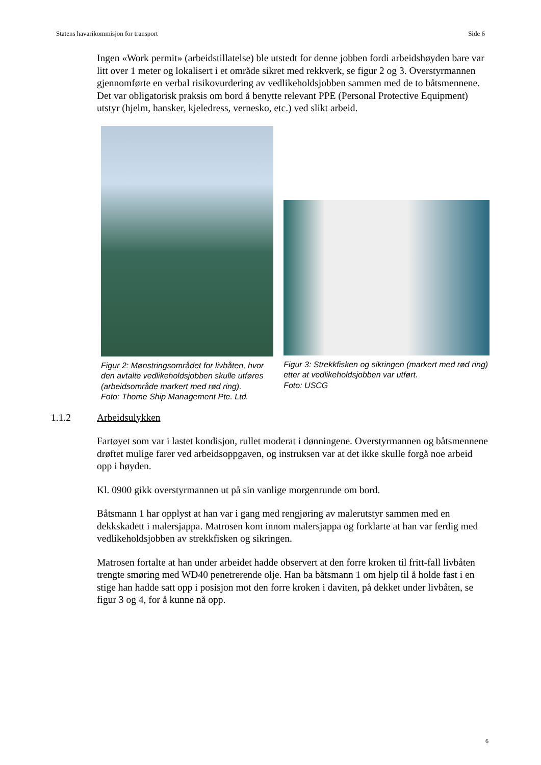Statens havarikommisjon for transport Side 6
Ingen «Work permit» (arbeidstillatelse) ble utstedt for denne jobben fordi arbeidshøyden bare var litt over 1 meter og lokalisert i et område sikret med rekkverk, se figur 2 og 3. Overstyrmannen gjennomførte en verbal risikovurdering av vedlikeholdsjobben sammen med de to båtsmennene. Det var obligatorisk praksis om bord å benytte relevant PPE (Personal Protective Equipment) utstyr (hjelm, hansker, kjeledress, vernesko, etc.) ved slikt arbeid.
Figur 2: Mønstringsområdet for livbåten, hvor den avtalte vedlikeholdsjobben skulle utføres (arbeidsområde markert med rød ring).
Foto: Thome Ship Management Pte. Ltd.
Figur 3: Strekkfisken og sikringen (markert med rød ring) etter at vedlikeholdsjobben var utført.
Foto: USCG
1.1.2 Arbeidsulykken
Fartøyet som var i lastet kondisjon, rullet moderat i dønningene. Overstyrmannen og båtsmennene drøftet mulige farer ved arbeidsoppgaven, og instruksen var at det ikke skulle forgå noe arbeid opp i høyden.
Kl. 0900 gikk overstyrmannen ut på sin vanlige morgenrunde om bord.
Båtsmann 1 har opplyst at han var i gang med rengjøring av malerutstyr sammen med en dekkskadett i malersjappa. Matrosen kom innom malersjappa og forklarte at han var ferdig med vedlikeholdsjobben av strekkfisken og sikringen.
Matrosen fortalte at han under arbeidet hadde observert at den forre kroken til fritt-fall livbåten trengte smøring med WD40 penetrerende olje. Han ba båtsmann 1 om hjelp til å holde fast i en stige han hadde satt opp i posisjon mot den forre kroken i daviten, på dekket under livbåten, se figur 3 og 4, for å kunne nå opp.
6